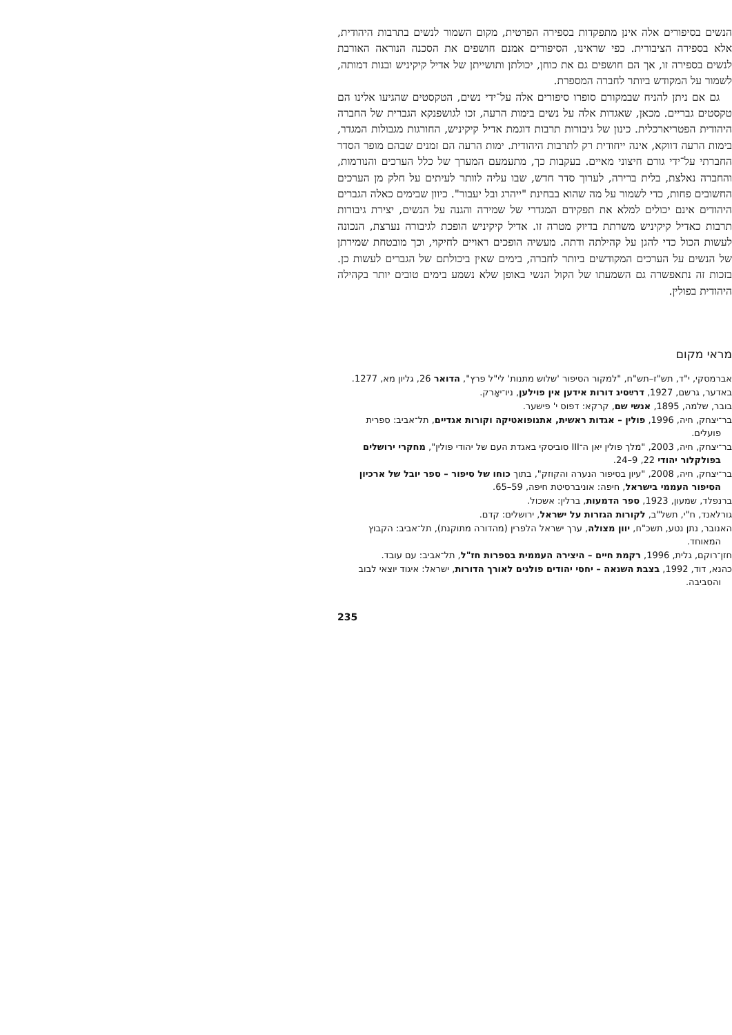הנשים בסיפורים אלה אינן מתפקדות בספירה הפרטית, מקום השמור לנשים בתרבות היהודית, אלא בספירה הציבורית. כפי שראינו, הסיפורים אמנם חושפים את הסכנה הנוראה האורבת לנשים בספירה זו, אך הם חושפים גם את כוחן, יכולתן ותושייתן של אדיל קיקיניש ובנות דמותה, לשמור על המקודש ביותר לחברה המספרת.
גם אם ניתן להניח שבמקורם סופרו סיפורים אלה על־ידי נשים, הטקסטים שהגיעו אלינו הם טקסטים גבריים. מכאן, שאגדות אלה על נשים בימות הרעה, זכו לגושפנקא הגברית של החברה היהודית הפטריארכלית. כינון של גיבורות תרבות דוגמת אדיל קיקיניש, החורגות מגבולות המגדר, בימות הרעה דווקא, אינה ייחודית רק לתרבות היהודית. ימות הרעה הם זמנים שבהם מופר הסדר החברתי על־ידי גורם חיצוני מאיים. בעקבות כך, מתעמעם המערך של כלל הערכים והנורמות, והחברה נאלצת, בלית ברירה, לערוך סדר חדש, שבו עליה לוותר לעיתים על חלק מן הערכים החשובים פחות, כדי לשמור על מה שהוא בבחינת "ייהרג ובל יעבור". כיוון שבימים כאלה הגברים היהודים אינם יכולים למלא את תפקידם המגדרי של שמירה והגנה על הנשים, יצירת גיבורות תרבות כאדיל קיקיניש משרתת בדיוק מטרה זו. אדיל קיקיניש הופכת לגיבורה נערצת, הנכונה לעשות הכול כדי להגן על קהילתה ודתה. מעשיה הופכים ראויים לחיקוי, וכך מובטחת שמירתן של הנשים על הערכים המקודשים ביותר לחברה, בימים שאין ביכולתם של הגברים לעשות כן. בזכות זה נתאפשרה גם השמעתו של הקול הנשי באופן שלא נשמע בימים טובים יותר בקהילה היהודית בפולין.
מראי מקום
אברמסקי, י"ד, תש"ז–תש"ח, "למקור הסיפור 'שלוש מתנות' לי"ל פרץ", הדואר 26, גליון מא, 1277.
באדער, גרשם, 1927, דרײַסיג דורות אידען אין פוילען, ניו־יאָרק.
בובר, שלמה, 1895, אנשי שם, קרקא: דפוס י' פישער.
בר־יצחק, חיה, 1996, פולין – אגדות ראשית, אתנופואטיקה וקורות אגדיים, תל־אביב: ספרית פועלים.
בר־יצחק, חיה, 2003, "מלך פולין יאן ה־III סוביסקי באגדת העם של יהודי פולין", מחקרי ירושלים בפולקלור יהודי 22, 9–24.
בר־יצחק, חיה, 2008, "עיון בסיפור הנערה והקוזק", בתוך כוחו של סיפור – ספר יובל של ארכיון הסיפור העממי בישראל, חיפה: אוניברסיטת חיפה, 59–65.
ברנפלד, שמעון, 1923, ספר הדמעות, ברלין: אשכול.
גורלאנד, ח"י, תשל"ב, לקורות הגזרות על ישראל, ירושלים: קדם.
האנובר, נתן נטע, תשכ"ח, יוון מצולה, ערך ישראל הלפרין (מהדורה מתוקנת), תל־אביב: הקבוץ המאוחד.
חזן־רוקם, גלית, 1996, רקמת חיים – היצירה העממית בספרות חז"ל, תל־אביב: עם עובד.
כהנא, דוד, 1992, בצבת השנאה – יחסי יהודים פולנים לאורך הדורות, ישראל: איגוד יוצאי לבוב והסביבה.
235